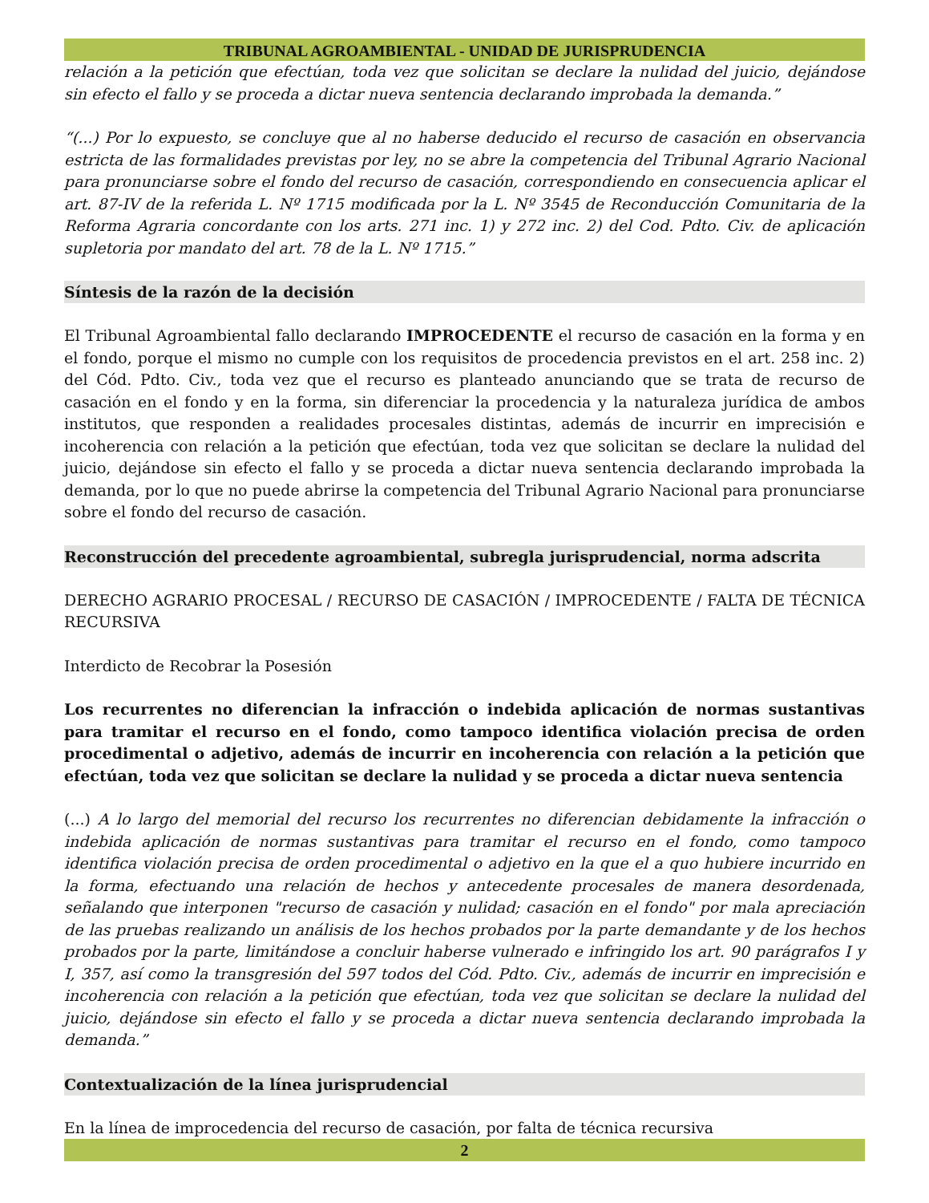TRIBUNAL AGROAMBIENTAL - UNIDAD DE JURISPRUDENCIA
relación a la petición que efectúan, toda vez que solicitan se declare la nulidad del juicio, dejándose sin efecto el fallo y se proceda a dictar nueva sentencia declarando improbada la demanda.”
“(...) Por lo expuesto, se concluye que al no haberse deducido el recurso de casación en observancia estricta de las formalidades previstas por ley, no se abre la competencia del Tribunal Agrario Nacional para pronunciarse sobre el fondo del recurso de casación, correspondiendo en consecuencia aplicar el art. 87-IV de la referida L. Nº 1715 modificada por la L. Nº 3545 de Reconducción Comunitaria de la Reforma Agraria concordante con los arts. 271 inc. 1) y 272 inc. 2) del Cod. Pdto. Civ. de aplicación supletoria por mandato del art. 78 de la L. Nº 1715.”
Síntesis de la razón de la decisión
El Tribunal Agroambiental fallo declarando IMPROCEDENTE el recurso de casación en la forma y en el fondo, porque el mismo no cumple con los requisitos de procedencia previstos en el art. 258 inc. 2) del Cód. Pdto. Civ., toda vez que el recurso es planteado anunciando que se trata de recurso de casación en el fondo y en la forma, sin diferenciar la procedencia y la naturaleza jurídica de ambos institutos, que responden a realidades procesales distintas, además de incurrir en imprecisión e incoherencia con relación a la petición que efectúan, toda vez que solicitan se declare la nulidad del juicio, dejándose sin efecto el fallo y se proceda a dictar nueva sentencia declarando improbada la demanda, por lo que no puede abrirse la competencia del Tribunal Agrario Nacional para pronunciarse sobre el fondo del recurso de casación.
Reconstrucción del precedente agroambiental, subregla jurisprudencial, norma adscrita
DERECHO AGRARIO PROCESAL / RECURSO DE CASACIÓN / IMPROCEDENTE / FALTA DE TÉCNICA RECURSIVA
Interdicto de Recobrar la Posesión
Los recurrentes no diferencian la infracción o indebida aplicación de normas sustantivas para tramitar el recurso en el fondo, como tampoco identifica violación precisa de orden procedimental o adjetivo, además de incurrir en incoherencia con relación a la petición que efectúan, toda vez que solicitan se declare la nulidad y se proceda a dictar nueva sentencia
(...) A lo largo del memorial del recurso los recurrentes no diferencian debidamente la infracción o indebida aplicación de normas sustantivas para tramitar el recurso en el fondo, como tampoco identifica violación precisa de orden procedimental o adjetivo en la que el a quo hubiere incurrido en la forma, efectuando una relación de hechos y antecedente procesales de manera desordenada, señalando que interponen "recurso de casación y nulidad; casación en el fondo" por mala apreciación de las pruebas realizando un análisis de los hechos probados por la parte demandante y de los hechos probados por la parte, limitándose a concluir haberse vulnerado e infringido los art. 90 parágrafos I y I, 357, así como la transgresión del 597 todos del Cód. Pdto. Civ., además de incurrir en imprecisión e incoherencia con relación a la petición que efectúan, toda vez que solicitan se declare la nulidad del juicio, dejándose sin efecto el fallo y se proceda a dictar nueva sentencia declarando improbada la demanda.”
Contextualización de la línea jurisprudencial
En la línea de improcedencia del recurso de casación, por falta de técnica recursiva
2